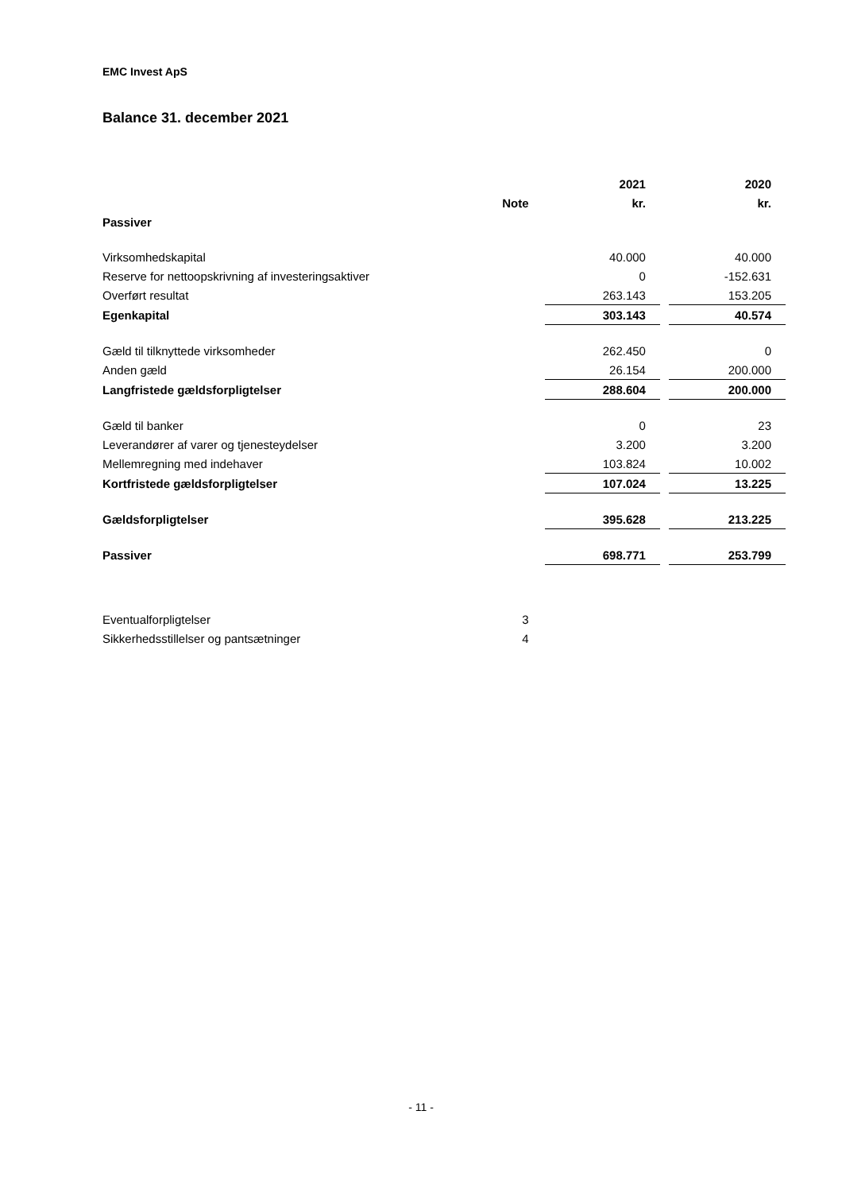EMC Invest ApS
Balance 31. december 2021
| | | 2021 | | 2020 |
| | Note | kr. | | kr. |
| Passiver | | | | |
| Virksomhedskapital | | 40.000 | | 40.000 |
| Reserve for nettoopskrivning af investeringsaktiver | | 0 | | -152.631 |
| Overført resultat | | 263.143 | | 153.205 |
| Egenkapital | | 303.143 | | 40.574 |
| Gæld til tilknyttede virksomheder | | 262.450 | | 0 |
| Anden gæld | | 26.154 | | 200.000 |
| Langfristede gældsforpligtelser | | 288.604 | | 200.000 |
| Gæld til banker | | 0 | | 23 |
| Leverandører af varer og tjenesteydelser | | 3.200 | | 3.200 |
| Mellemregning med indehaver | | 103.824 | | 10.002 |
| Kortfristede gældsforpligtelser | | 107.024 | | 13.225 |
| Gældsforpligtelser | | 395.628 | | 213.225 |
| Passiver | | 698.771 | | 253.799 |
| Eventualforpligtelser | 3 | | | |
| Sikkerhedsstillelser og pantsætninger | 4 | | | |
- 11 -